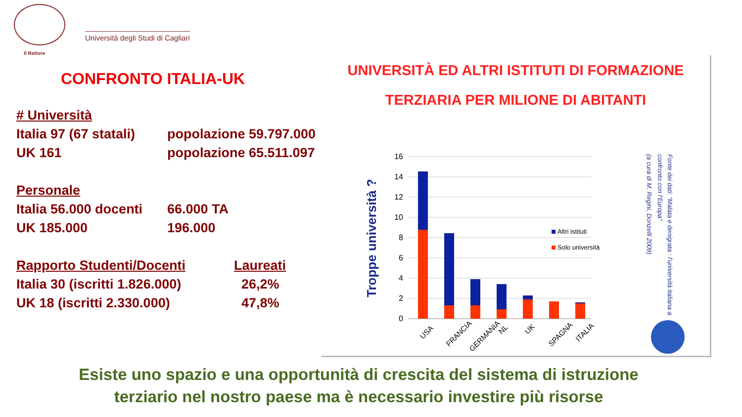Il Rettore
Università degli Studi di Cagliari
CONFRONTO ITALIA-UK
# Università
Italia 97 (67 statali) popolazione 59.797.000
UK 161 popolazione 65.511.097
Personale
Italia 56.000 docenti 66.000 TA
UK 185.000 196.000
Rapporto Studenti/Docenti Laureati
Italia 30 (iscritti 1.826.000) 26,2%
UK 18 (iscritti 2.330.000) 47,8%
UNIVERSITÀ ED ALTRI ISTITUTI DI FORMAZIONE
TERZIARIA PER MILIONE DI ABITANTI
Troppe università ?
0
2
4
6
8
10
12
14
16
Altri istituti
Solo università
USA
FRANCIA
GERMANIA
NL
UK
SPAGNA
ITALIA
Fonte dei dati: “Malata e denigrata : l’università italiana a
confronto con l’Europa”
(a cura di M. Regini, Donzelli 2009)
Esiste uno spazio e una opportunità di crescita del sistema di istruzione
terziario nel nostro paese ma è necessario investire più risorse